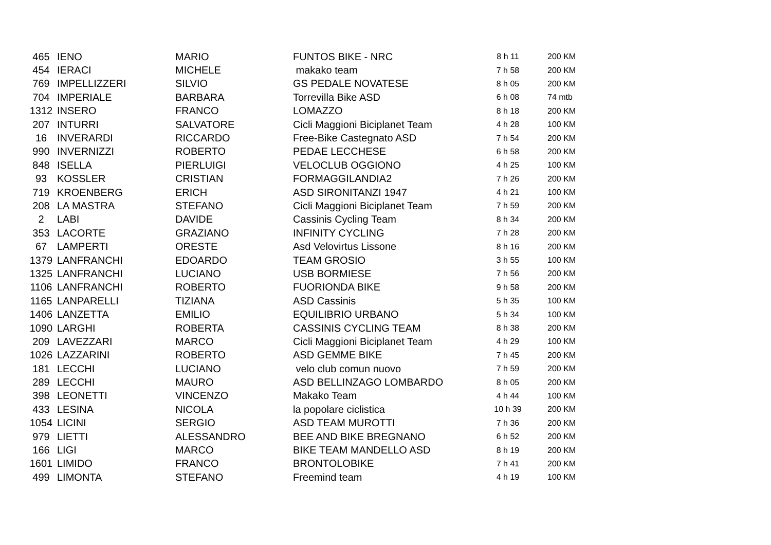| 465 | IENO | MARIO | FUNTOS BIKE - NRC | 8 h 11 | 200 KM |
| 454 | IERACI | MICHELE | makako team | 7 h 58 | 200 KM |
| 769 | IMPELLIZZERI | SILVIO | GS PEDALE NOVATESE | 8 h 05 | 200 KM |
| 704 | IMPERIALE | BARBARA | Torrevilla Bike ASD | 6 h 08 | 74 mtb |
| 1312 | INSERO | FRANCO | LOMAZZO | 8 h 18 | 200 KM |
| 207 | INTURRI | SALVATORE | Cicli Maggioni Biciplanet Team | 4 h 28 | 100 KM |
| 16 | INVERARDI | RICCARDO | Free-Bike Castegnato ASD | 7 h 54 | 200 KM |
| 990 | INVERNIZZI | ROBERTO | PEDAE LECCHESE | 6 h 58 | 200 KM |
| 848 | ISELLA | PIERLUIGI | VELOCLUB OGGIONO | 4 h 25 | 100 KM |
| 93 | KOSSLER | CRISTIAN | FORMAGGILANDIA2 | 7 h 26 | 200 KM |
| 719 | KROENBERG | ERICH | ASD SIRONITANZI 1947 | 4 h 21 | 100 KM |
| 208 | LA MASTRA | STEFANO | Cicli Maggioni Biciplanet Team | 7 h 59 | 200 KM |
| 2 | LABI | DAVIDE | Cassinis Cycling Team | 8 h 34 | 200 KM |
| 353 | LACORTE | GRAZIANO | INFINITY CYCLING | 7 h 28 | 200 KM |
| 67 | LAMPERTI | ORESTE | Asd Velovirtus Lissone | 8 h 16 | 200 KM |
| 1379 | LANFRANCHI | EDOARDO | TEAM GROSIO | 3 h 55 | 100 KM |
| 1325 | LANFRANCHI | LUCIANO | USB BORMIESE | 7 h 56 | 200 KM |
| 1106 | LANFRANCHI | ROBERTO | FUORIONDA BIKE | 9 h 58 | 200 KM |
| 1165 | LANPARELLI | TIZIANA | ASD Cassinis | 5 h 35 | 100 KM |
| 1406 | LANZETTA | EMILIO | EQUILIBRIO URBANO | 5 h 34 | 100 KM |
| 1090 | LARGHI | ROBERTA | CASSINIS CYCLING TEAM | 8 h 38 | 200 KM |
| 209 | LAVEZZARI | MARCO | Cicli Maggioni Biciplanet Team | 4 h 29 | 100 KM |
| 1026 | LAZZARINI | ROBERTO | ASD GEMME BIKE | 7 h 45 | 200 KM |
| 181 | LECCHI | LUCIANO | velo club comun nuovo | 7 h 59 | 200 KM |
| 289 | LECCHI | MAURO | ASD BELLINZAGO LOMBARDO | 8 h 05 | 200 KM |
| 398 | LEONETTI | VINCENZO | Makako Team | 4 h 44 | 100 KM |
| 433 | LESINA | NICOLA | la popolare ciclistica | 10 h 39 | 200 KM |
| 1054 | LICINI | SERGIO | ASD TEAM MUROTTI | 7 h 36 | 200 KM |
| 979 | LIETTI | ALESSANDRO | BEE AND BIKE BREGNANO | 6 h 52 | 200 KM |
| 166 | LIGI | MARCO | BIKE TEAM MANDELLO ASD | 8 h 19 | 200 KM |
| 1601 | LIMIDO | FRANCO | BRONTOLOBIKE | 7 h 41 | 200 KM |
| 499 | LIMONTA | STEFANO | Freemind team | 4 h 19 | 100 KM |